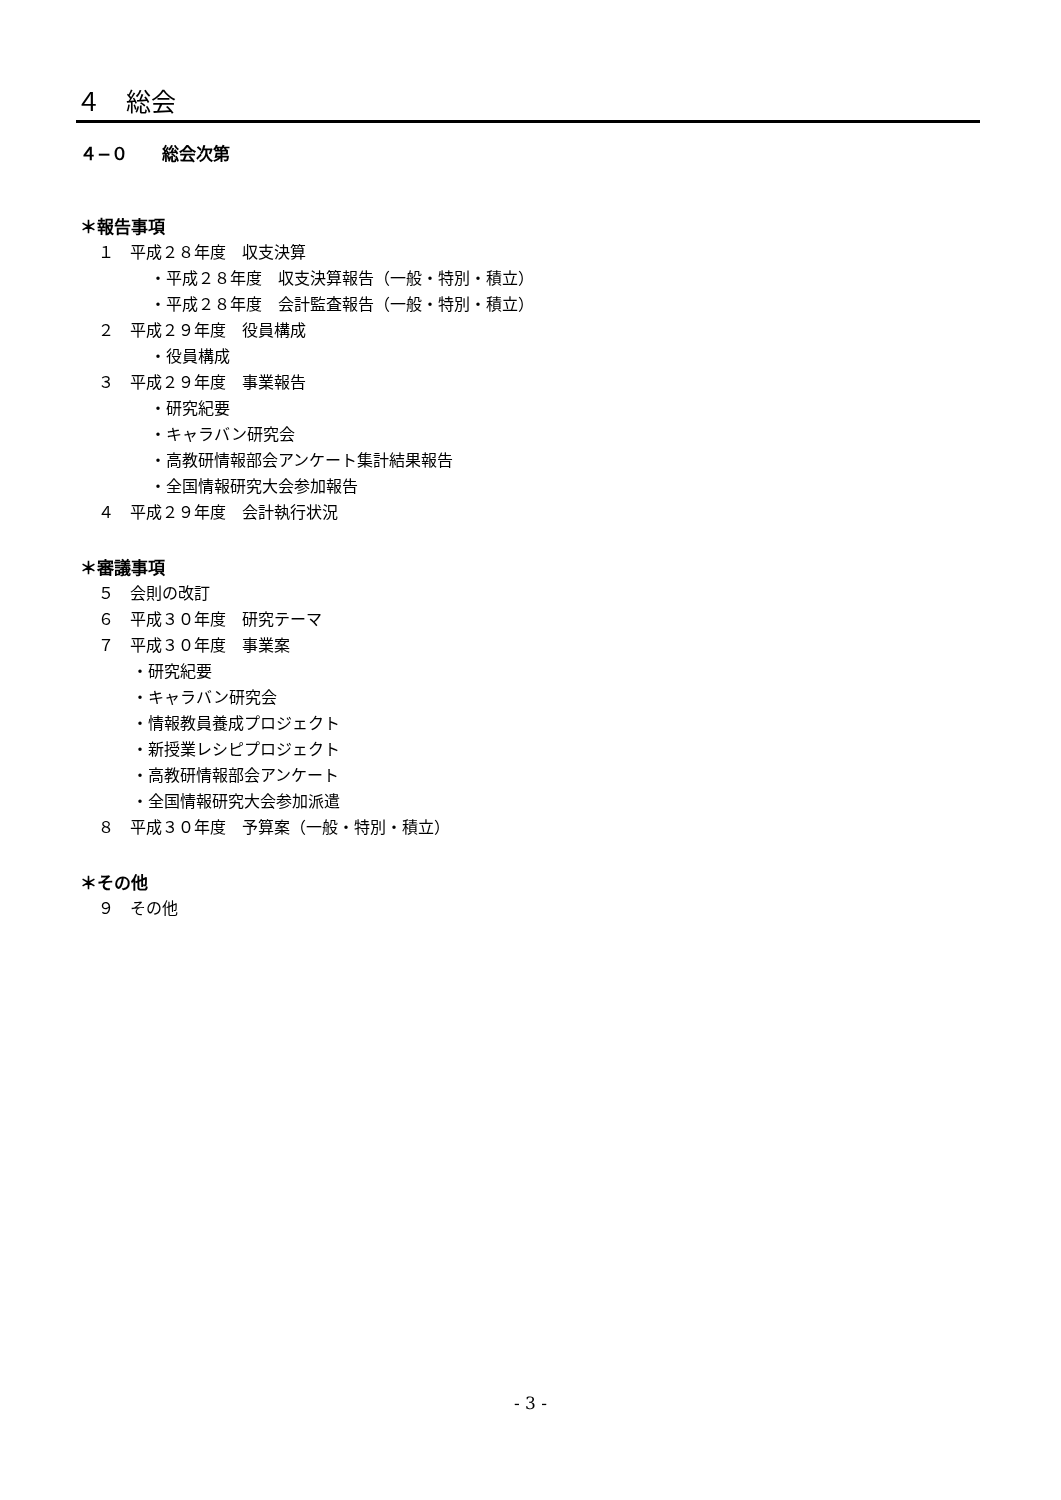４　総会
４−０　　総会次第
＊報告事項
１　平成２８年度　収支決算
・平成２８年度　収支決算報告（一般・特別・積立）
・平成２８年度　会計監査報告（一般・特別・積立）
２　平成２９年度　役員構成
・役員構成
３　平成２９年度　事業報告
・研究紀要
・キャラバン研究会
・高教研情報部会アンケート集計結果報告
・全国情報研究大会参加報告
４　平成２９年度　会計執行状況
＊審議事項
５　会則の改訂
６　平成３０年度　研究テーマ
７　平成３０年度　事業案
・研究紀要
・キャラバン研究会
・情報教員養成プロジェクト
・新授業レシピプロジェクト
・高教研情報部会アンケート
・全国情報研究大会参加派遣
８　平成３０年度　予算案（一般・特別・積立）
＊その他
９　その他
- 3 -